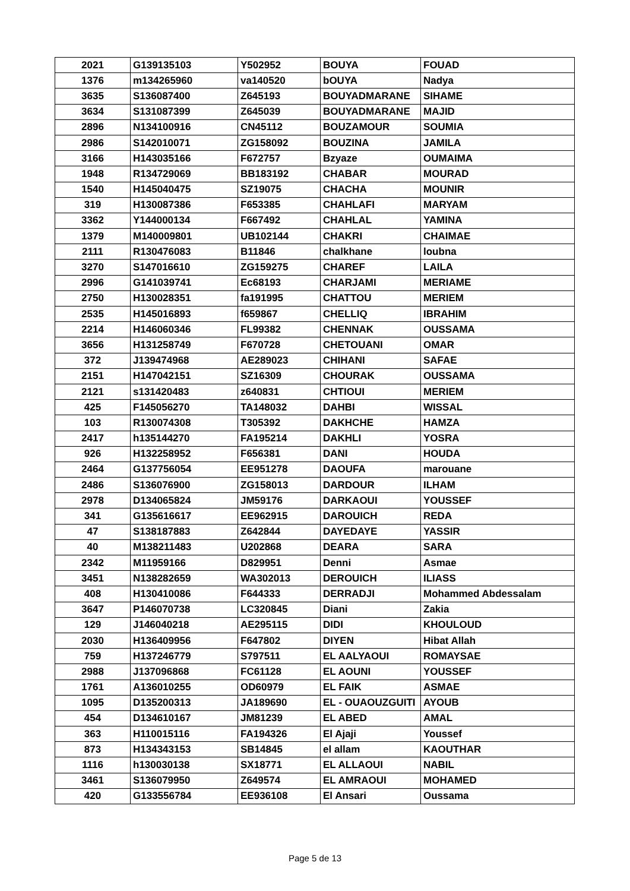| 2021 | G139135103 | Y502952 | BOUYA | FOUAD |
| 1376 | m134265960 | va140520 | bOUYA | Nadya |
| 3635 | S136087400 | Z645193 | BOUYADMARANE | SIHAME |
| 3634 | S131087399 | Z645039 | BOUYADMARANE | MAJID |
| 2896 | N134100916 | CN45112 | BOUZAMOUR | SOUMIA |
| 2986 | S142010071 | ZG158092 | BOUZINA | JAMILA |
| 3166 | H143035166 | F672757 | Bzyaze | OUMAIMA |
| 1948 | R134729069 | BB183192 | CHABAR | MOURAD |
| 1540 | H145040475 | SZ19075 | CHACHA | MOUNIR |
| 319 | H130087386 | F653385 | CHAHLAFI | MARYAM |
| 3362 | Y144000134 | F667492 | CHAHLAL | YAMINA |
| 1379 | M140009801 | UB102144 | CHAKRI | CHAIMAE |
| 2111 | R130476083 | B11846 | chalkhane | loubna |
| 3270 | S147016610 | ZG159275 | CHAREF | LAILA |
| 2996 | G141039741 | Ec68193 | CHARJAMI | MERIAME |
| 2750 | H130028351 | fa191995 | CHATTOU | MERIEM |
| 2535 | H145016893 | f659867 | CHELLIQ | IBRAHIM |
| 2214 | H146060346 | FL99382 | CHENNAK | OUSSAMA |
| 3656 | H131258749 | F670728 | CHETOUANI | OMAR |
| 372 | J139474968 | AE289023 | CHIHANI | SAFAE |
| 2151 | H147042151 | SZ16309 | CHOURAK | OUSSAMA |
| 2121 | s131420483 | z640831 | CHTIOUI | MERIEM |
| 425 | F145056270 | TA148032 | DAHBI | WISSAL |
| 103 | R130074308 | T305392 | DAKHCHE | HAMZA |
| 2417 | h135144270 | FA195214 | DAKHLI | YOSRA |
| 926 | H132258952 | F656381 | DANI | HOUDA |
| 2464 | G137756054 | EE951278 | DAOUFA | marouane |
| 2486 | S136076900 | ZG158013 | DARDOUR | ILHAM |
| 2978 | D134065824 | JM59176 | DARKAOUI | YOUSSEF |
| 341 | G135616617 | EE962915 | DAROUICH | REDA |
| 47 | S138187883 | Z642844 | DAYEDAYE | YASSIR |
| 40 | M138211483 | U202868 | DEARA | SARA |
| 2342 | M11959166 | D829951 | Denni | Asmae |
| 3451 | N138282659 | WA302013 | DEROUICH | ILIASS |
| 408 | H130410086 | F644333 | DERRADJI | Mohammed Abdessalam |
| 3647 | P146070738 | LC320845 | Diani | Zakia |
| 129 | J146040218 | AE295115 | DIDI | KHOULOUD |
| 2030 | H136409956 | F647802 | DIYEN | Hibat Allah |
| 759 | H137246779 | S797511 | EL AALYAOUI | ROMAYSAE |
| 2988 | J137096868 | FC61128 | EL AOUNI | YOUSSEF |
| 1761 | A136010255 | OD60979 | EL FAIK | ASMAE |
| 1095 | D135200313 | JA189690 | EL - OUAOUZGUITI | AYOUB |
| 454 | D134610167 | JM81239 | EL ABED | AMAL |
| 363 | H110015116 | FA194326 | El Ajaji | Youssef |
| 873 | H134343153 | SB14845 | el allam | KAOUTHAR |
| 1116 | h130030138 | SX18771 | EL ALLAOUI | NABIL |
| 3461 | S136079950 | Z649574 | EL AMRAOUI | MOHAMED |
| 420 | G133556784 | EE936108 | El Ansari | Oussama |
Page 5 de 13